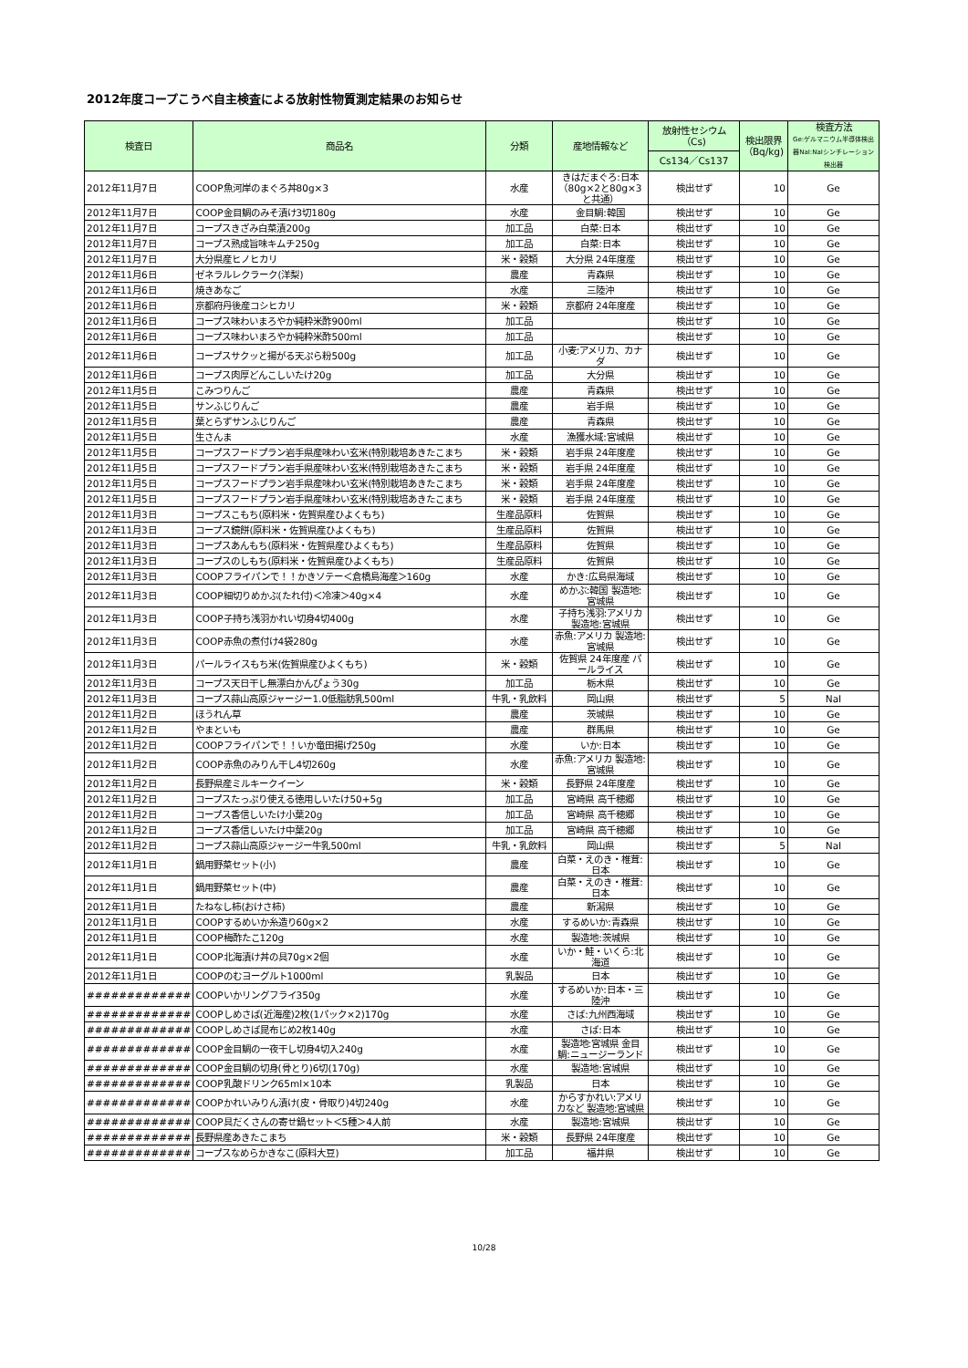2012年度コープこうべ自主検査による放射性物質測定結果のお知らせ
| 検査日 | 商品名 | 分類 | 産地情報など | 放射性セシウム（Cs) | 検出限界（Bq/kg) | 検査方法 Ge:ゲルマニウム半導体検出器NaI:NaIシンチレーション検出器 |
| --- | --- | --- | --- | --- | --- | --- |
| | | | | Cs134／Cs137 | | |
| 2012年11月7日 | COOP魚河岸のまぐろ丼80g×3 | 水産 | きはだまぐろ:日本（80g×2と80g×3と共通） | 検出せず | 10 | Ge |
| 2012年11月7日 | COOP金目鯛のみそ漬け3切180g | 水産 | 金目鯛:韓国 | 検出せず | 10 | Ge |
| 2012年11月7日 | コープスきざみ白菜漬200g | 加工品 | 白菜:日本 | 検出せず | 10 | Ge |
| 2012年11月7日 | コープス熟成旨味キムチ250g | 加工品 | 白菜:日本 | 検出せず | 10 | Ge |
| 2012年11月7日 | 大分県産ヒノヒカリ | 米・穀類 | 大分県 24年度産 | 検出せず | 10 | Ge |
| 2012年11月6日 | ゼネラルレクラーク(洋梨) | 農産 | 青森県 | 検出せず | 10 | Ge |
| 2012年11月6日 | 焼きあなご | 水産 | 三陸沖 | 検出せず | 10 | Ge |
| 2012年11月6日 | 京都府丹後産コシヒカリ | 米・穀類 | 京都府 24年度産 | 検出せず | 10 | Ge |
| 2012年11月6日 | コープス味わいまろやか純粋米酢900ml | 加工品 | | 検出せず | 10 | Ge |
| 2012年11月6日 | コープス味わいまろやか純粋米酢500ml | 加工品 | | 検出せず | 10 | Ge |
| 2012年11月6日 | コープスサクッと揚がる天ぷら粉500g | 加工品 | 小麦:アメリカ、カナダ | 検出せず | 10 | Ge |
| 2012年11月6日 | コープス肉厚どんこしいたけ20g | 加工品 | 大分県 | 検出せず | 10 | Ge |
| 2012年11月5日 | こみつりんご | 農産 | 青森県 | 検出せず | 10 | Ge |
| 2012年11月5日 | サンふじりんご | 農産 | 岩手県 | 検出せず | 10 | Ge |
| 2012年11月5日 | 葉とらずサンふじりんご | 農産 | 青森県 | 検出せず | 10 | Ge |
| 2012年11月5日 | 生さんま | 水産 | 漁獲水域:宮城県 | 検出せず | 10 | Ge |
| 2012年11月5日 | コープスフードプラン岩手県産味わい玄米(特別栽培あきたこまち | 米・穀類 | 岩手県 24年度産 | 検出せず | 10 | Ge |
| 2012年11月5日 | コープスフードプラン岩手県産味わい玄米(特別栽培あきたこまち | 米・穀類 | 岩手県 24年度産 | 検出せず | 10 | Ge |
| 2012年11月5日 | コープスフードプラン岩手県産味わい玄米(特別栽培あきたこまち | 米・穀類 | 岩手県 24年度産 | 検出せず | 10 | Ge |
| 2012年11月5日 | コープスフードプラン岩手県産味わい玄米(特別栽培あきたこまち | 米・穀類 | 岩手県 24年度産 | 検出せず | 10 | Ge |
| 2012年11月3日 | コープスこもち(原料米・佐賀県産ひよくもち) | 生産品原料 | 佐賀県 | 検出せず | 10 | Ge |
| 2012年11月3日 | コープス鏡餅(原料米・佐賀県産ひよくもち) | 生産品原料 | 佐賀県 | 検出せず | 10 | Ge |
| 2012年11月3日 | コープスあんもち(原料米・佐賀県産ひよくもち) | 生産品原料 | 佐賀県 | 検出せず | 10 | Ge |
| 2012年11月3日 | コープスのしもち(原料米・佐賀県産ひよくもち) | 生産品原料 | 佐賀県 | 検出せず | 10 | Ge |
| 2012年11月3日 | COOPフライパンで！！かきソテー＜倉橋島海産＞160g | 水産 | かき:広島県海域 | 検出せず | 10 | Ge |
| 2012年11月3日 | COOP細切りめかぶ(たれ付)＜冷凍＞40g×4 | 水産 | めかぶ:韓国 製造地:宮城県 | 検出せず | 10 | Ge |
| 2012年11月3日 | COOP子持ち浅羽かれい切身4切400g | 水産 | 子持ち浅羽:アメリカ 製造地:宮城県 | 検出せず | 10 | Ge |
| 2012年11月3日 | COOP赤魚の煮付け4袋280g | 水産 | 赤魚:アメリカ 製造地:宮城県 | 検出せず | 10 | Ge |
| 2012年11月3日 | パールライスもち米(佐賀県産ひよくもち) | 米・穀類 | 佐賀県 24年度産 パールライス | 検出せず | 10 | Ge |
| 2012年11月3日 | コープス天日干し無漂白かんぴょう30g | 加工品 | 栃木県 | 検出せず | 10 | Ge |
| 2012年11月3日 | コープス蒜山高原ジャージー1.0低脂肪乳500ml | 牛乳・乳飲料 | 岡山県 | 検出せず | 5 | NaI |
| 2012年11月2日 | ほうれん草 | 農産 | 茨城県 | 検出せず | 10 | Ge |
| 2012年11月2日 | やまといも | 農産 | 群馬県 | 検出せず | 10 | Ge |
| 2012年11月2日 | COOPフライパンで！！いか竜田揚げ250g | 水産 | いか:日本 | 検出せず | 10 | Ge |
| 2012年11月2日 | COOP赤魚のみりん干し4切260g | 水産 | 赤魚:アメリカ 製造地:宮城県 | 検出せず | 10 | Ge |
| 2012年11月2日 | 長野県産ミルキークイーン | 米・穀類 | 長野県 24年度産 | 検出せず | 10 | Ge |
| 2012年11月2日 | コープスたっぷり使える徳用しいたけ50+5g | 加工品 | 宮崎県 高千穂郷 | 検出せず | 10 | Ge |
| 2012年11月2日 | コープス香信しいたけ小葉20g | 加工品 | 宮崎県 高千穂郷 | 検出せず | 10 | Ge |
| 2012年11月2日 | コープス香信しいたけ中葉20g | 加工品 | 宮崎県 高千穂郷 | 検出せず | 10 | Ge |
| 2012年11月2日 | コープス蒜山高原ジャージー牛乳500ml | 牛乳・乳飲料 | 岡山県 | 検出せず | 5 | NaI |
| 2012年11月1日 | 鍋用野菜セット(小) | 農産 | 白菜・えのき・椎茸:日本 | 検出せず | 10 | Ge |
| 2012年11月1日 | 鍋用野菜セット(中) | 農産 | 白菜・えのき・椎茸:日本 | 検出せず | 10 | Ge |
| 2012年11月1日 | たねなし柿(おけさ柿) | 農産 | 新潟県 | 検出せず | 10 | Ge |
| 2012年11月1日 | COOPするめいか糸造り60g×2 | 水産 | するめいか:青森県 | 検出せず | 10 | Ge |
| 2012年11月1日 | COOP梅酢たこ120g | 水産 | 製造地:茨城県 | 検出せず | 10 | Ge |
| 2012年11月1日 | COOP北海漬け丼の具70g×2個 | 水産 | いか・鮭・いくら:北海道 | 検出せず | 10 | Ge |
| 2012年11月1日 | COOPのむヨーグルト1000ml | 乳製品 | 日本 | 検出せず | 10 | Ge |
| ############# | COOPいかリングフライ350g | 水産 | するめいか:日本・三陸沖 | 検出せず | 10 | Ge |
| ############# | COOPしめさば(近海産)2枚(1パック×2)170g | 水産 | さば:九州西海域 | 検出せず | 10 | Ge |
| ############# | COOPしめさば昆布じめ2枚140g | 水産 | さば:日本 | 検出せず | 10 | Ge |
| ############# | COOP金目鯛の一夜干し切身4切入240g | 水産 | 製造地:宮城県 金目鯛:ニュージーランド | 検出せず | 10 | Ge |
| ############# | COOP金目鯛の切身(骨とり)6切(170g) | 水産 | 製造地:宮城県 | 検出せず | 10 | Ge |
| ############# | COOP乳酸ドリンク65ml×10本 | 乳製品 | 日本 | 検出せず | 10 | Ge |
| ############# | COOPかれいみりん漬け(皮・骨取り)4切240g | 水産 | からすかれい:アメリカなど 製造地:宮城県 | 検出せず | 10 | Ge |
| ############# | COOP具だくさんの寄せ鍋セット＜5種＞4人前 | 水産 | 製造地:宮城県 | 検出せず | 10 | Ge |
| ############# | 長野県産あきたこまち | 米・穀類 | 長野県 24年度産 | 検出せず | 10 | Ge |
| ############# | コープスなめらかきなこ(原料大豆) | 加工品 | 福井県 | 検出せず | 10 | Ge |
10/28